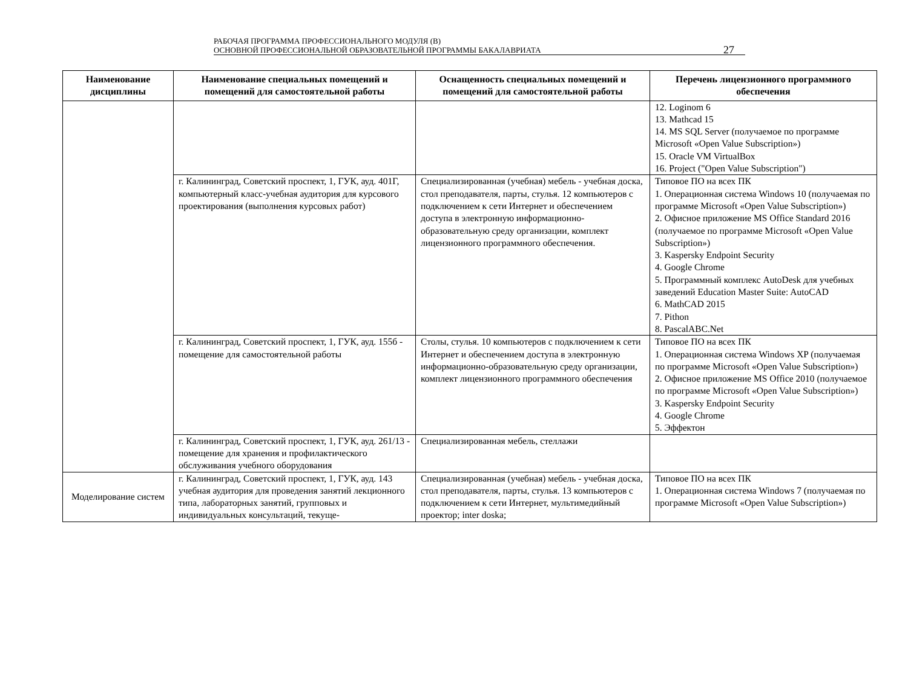РАБОЧАЯ ПРОГРАММА ПРОФЕССИОНАЛЬНОГО МОДУЛЯ (В)
ОСНОВНОЙ ПРОФЕССИОНАЛЬНОЙ ОБРАЗОВАТЕЛЬНОЙ ПРОГРАММЫ БАКАЛАВРИАТА
27
| Наименование дисциплины | Наименование специальных помещений и помещений для самостоятельной работы | Оснащенность специальных помещений и помещений для самостоятельной работы | Перечень лицензионного программного обеспечения |
| --- | --- | --- | --- |
| | | | 12. Loginom 6 13. Mathcad 15 14. MS SQL Server (получаемое по программе Microsoft «Open Value Subscription») 15. Oracle VM VirtualBox 16. Project ("Open Value Subscription") |
| | г. Калининград, Советский проспект, 1, ГУК, ауд. 401Г, компьютерный класс-учебная аудитория для курсового проектирования (выполнения курсовых работ) | Специализированная (учебная) мебель - учебная доска, стол преподавателя, парты, стулья. 12 компьютеров с подключением к сети Интернет и обеспечением доступа в электронную информационно-образовательную среду организации, комплект лицензионного программного обеспечения. | Типовое ПО на всех ПК 1. Операционная система Windows 10 (получаемая по программе Microsoft «Open Value Subscription») 2. Офисное приложение MS Office Standard 2016 (получаемое по программе Microsoft «Open Value Subscription») 3. Kaspersky Endpoint Security 4. Google Chrome 5. Программный комплекс AutoDesk для учебных заведений Education Master Suite: AutoCAD 6. MathCAD 2015 7. Pithon 8. PascalABC.Net |
| | г. Калининград, Советский проспект, 1, ГУК, ауд. 155б - помещение для самостоятельной работы | Столы, стулья. 10 компьютеров с подключением к сети Интернет и обеспечением доступа в электронную информационно-образовательную среду организации, комплект лицензионного программного обеспечения | Типовое ПО на всех ПК 1. Операционная система Windows XP (получаемая по программе Microsoft «Open Value Subscription») 2. Офисное приложение MS Office 2010 (получаемое по программе Microsoft «Open Value Subscription») 3. Kaspersky Endpoint Security 4. Google Chrome 5. Эффектон |
| | г. Калининград, Советский проспект, 1, ГУК, ауд. 261/13 - помещение для хранения и профилактического обслуживания учебного оборудования | Специализированная мебель, стеллажи | |
| Моделирование систем | г. Калининград, Советский проспект, 1, ГУК, ауд. 143 учебная аудитория для проведения занятий лекционного типа, лабораторных занятий, групповых и индивидуальных консультаций, текуще- | Специализированная (учебная) мебель - учебная доска, стол преподавателя, парты, стулья. 13 компьютеров с подключением к сети Интернет, мультимедийный проектор; inter doska; | Типовое ПО на всех ПК 1. Операционная система Windows 7 (получаемая по программе Microsoft «Open Value Subscription») |